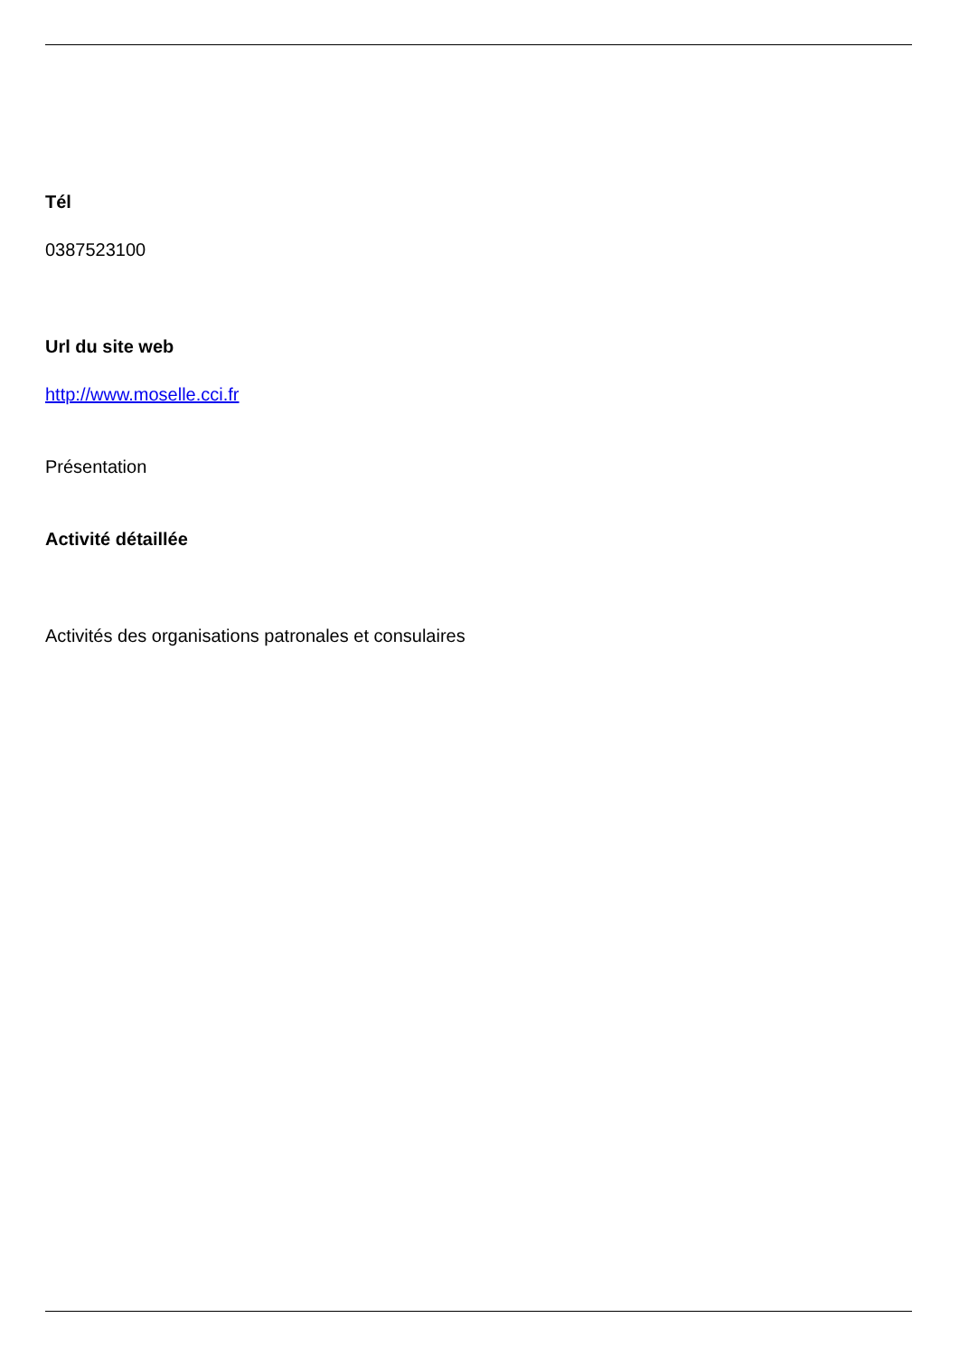Tél
0387523100
Url du site web
http://www.moselle.cci.fr
Présentation
Activité détaillée
Activités des organisations patronales et consulaires